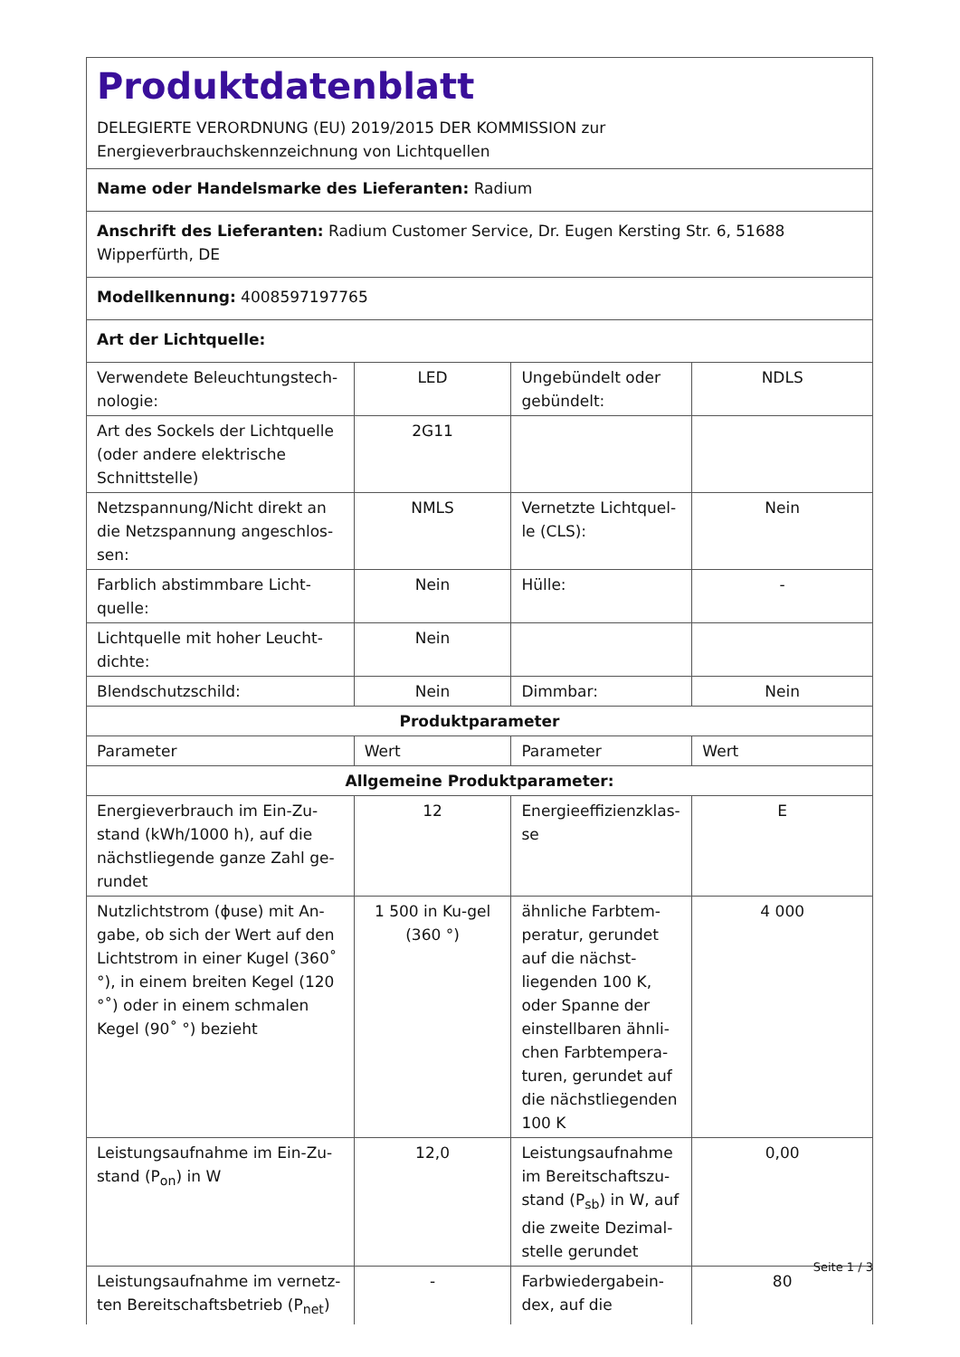Produktdatenblatt
DELEGIERTE VERORDNUNG (EU) 2019/2015 DER KOMMISSION zur
Energieverbrauchskennzeichnung von Lichtquellen
Name oder Handelsmarke des Lieferanten: Radium
Anschrift des Lieferanten: Radium Customer Service, Dr. Eugen Kersting Str. 6, 51688 Wipperfürth, DE
Modellkennung: 4008597197765
Art der Lichtquelle:
| Verwendete Beleuchtungstech-nologie: | LED | Ungebündelt oder gebündelt: | NDLS |
| Art des Sockels der Lichtquelle (oder andere elektrische Schnittstelle) | 2G11 | | |
| Netzspannung/Nicht direkt an die Netzspannung angeschlos-sen: | NMLS | Vernetzte Lichtquel-le (CLS): | Nein |
| Farblich abstimmbare Licht-quelle: | Nein | Hülle: | - |
| Lichtquelle mit hoher Leucht-dichte: | Nein | | |
| Blendschutzschild: | Nein | Dimmbar: | Nein |
| Produktparameter | | | |
| Parameter | Wert | Parameter | Wert |
| Allgemeine Produktparameter: | | | |
| Energieverbrauch im Ein-Zu-stand (kWh/1000 h), auf die nächstliegende ganze Zahl ge-rundet | 12 | Energieeffizienzklas-se | E |
| Nutzlichtstrom (ϕuse) mit An-gabe, ob sich der Wert auf den Lichtstrom in einer Kugel (360˚ °), in einem breiten Kegel (120 °˚) oder in einem schmalen Kegel (90˚ °) bezieht | 1 500 in Ku-gel (360 °) | ähnliche Farbtem-peratur, gerundet auf die nächst-liegenden 100 K, oder Spanne der einstellbaren ähnli-chen Farbtempera-turen, gerundet auf die nächstliegenden 100 K | 4 000 |
| Leistungsaufnahme im Ein-Zu-stand (P<sub>on</sub>) in W | 12,0 | Leistungsaufnahme im Bereitschaftszu-stand (P<sub>sb</sub>) in W, auf die zweite Dezimal-stelle gerundet | 0,00 |
| Leistungsaufnahme im vernetz-ten Bereitschaftsbetrieb (P<sub>net</sub>) | - | Farbwiedergabein-dex, auf die | 80 |
Seite 1 / 3